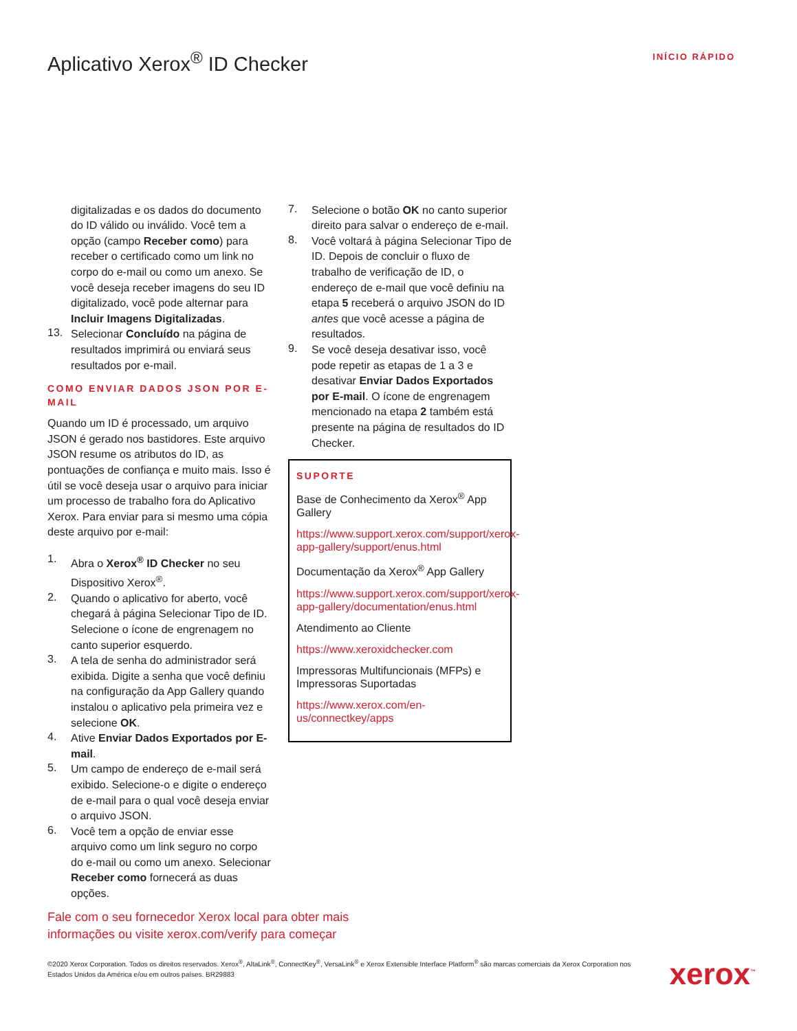Aplicativo Xerox<sup>®</sup> ID Checker
INÍCIO RÁPIDO
digitalizadas e os dados do documento do ID válido ou inválido. Você tem a opção (campo Receber como) para receber o certificado como um link no corpo do e-mail ou como um anexo. Se você deseja receber imagens do seu ID digitalizado, você pode alternar para Incluir Imagens Digitalizadas.
13.
Selecionar Concluído na página de resultados imprimirá ou enviará seus resultados por e-mail.
COMO ENVIAR DADOS JSON POR E-MAIL
Quando um ID é processado, um arquivo JSON é gerado nos bastidores. Este arquivo JSON resume os atributos do ID, as pontuações de confiança e muito mais. Isso é útil se você deseja usar o arquivo para iniciar um processo de trabalho fora do Aplicativo Xerox. Para enviar para si mesmo uma cópia deste arquivo por e-mail:
1.
Abra o Xerox<sup>®</sup> ID Checker no seu Dispositivo Xerox<sup>®</sup>.
2.
Quando o aplicativo for aberto, você chegará à página Selecionar Tipo de ID. Selecione o ícone de engrenagem no canto superior esquerdo.
3.
A tela de senha do administrador será exibida. Digite a senha que você definiu na configuração da App Gallery quando instalou o aplicativo pela primeira vez e selecione OK.
4.
Ative Enviar Dados Exportados por E-mail.
5.
Um campo de endereço de e-mail será exibido. Selecione-o e digite o endereço de e-mail para o qual você deseja enviar o arquivo JSON.
6.
Você tem a opção de enviar esse arquivo como um link seguro no corpo do e-mail ou como um anexo. Selecionar Receber como fornecerá as duas opções.
7.
Selecione o botão OK no canto superior direito para salvar o endereço de e-mail.
8.
Você voltará à página Selecionar Tipo de ID. Depois de concluir o fluxo de trabalho de verificação de ID, o endereço de e-mail que você definiu na etapa 5 receberá o arquivo JSON do ID antes que você acesse a página de resultados.
9.
Se você deseja desativar isso, você pode repetir as etapas de 1 a 3 e desativar Enviar Dados Exportados por E-mail. O ícone de engrenagem mencionado na etapa 2 também está presente na página de resultados do ID Checker.
SUPORTE
Base de Conhecimento da Xerox<sup>®</sup> App Gallery
https://www.support.xerox.com/support/xerox-app-gallery/support/enus.html
Documentação da Xerox<sup>®</sup> App Gallery
https://www.support.xerox.com/support/xerox-app-gallery/documentation/enus.html
Atendimento ao Cliente
https://www.xeroxidchecker.com
Impressoras Multifuncionais (MFPs) e Impressoras Suportadas
https://www.xerox.com/en-us/connectkey/apps
Fale com o seu fornecedor Xerox local para obter mais informações ou visite xerox.com/verify para começar
©2020 Xerox Corporation. Todos os direitos reservados. Xerox<sup>®</sup>, AltaLink<sup>®</sup>, ConnectKey<sup>®</sup>, VersaLink<sup>®</sup> e Xerox Extensible Interface Platform<sup>®</sup> são marcas comerciais da Xerox Corporation nos Estados Unidos da América e/ou em outros países. BR29883
xerox<sup>™</sup>